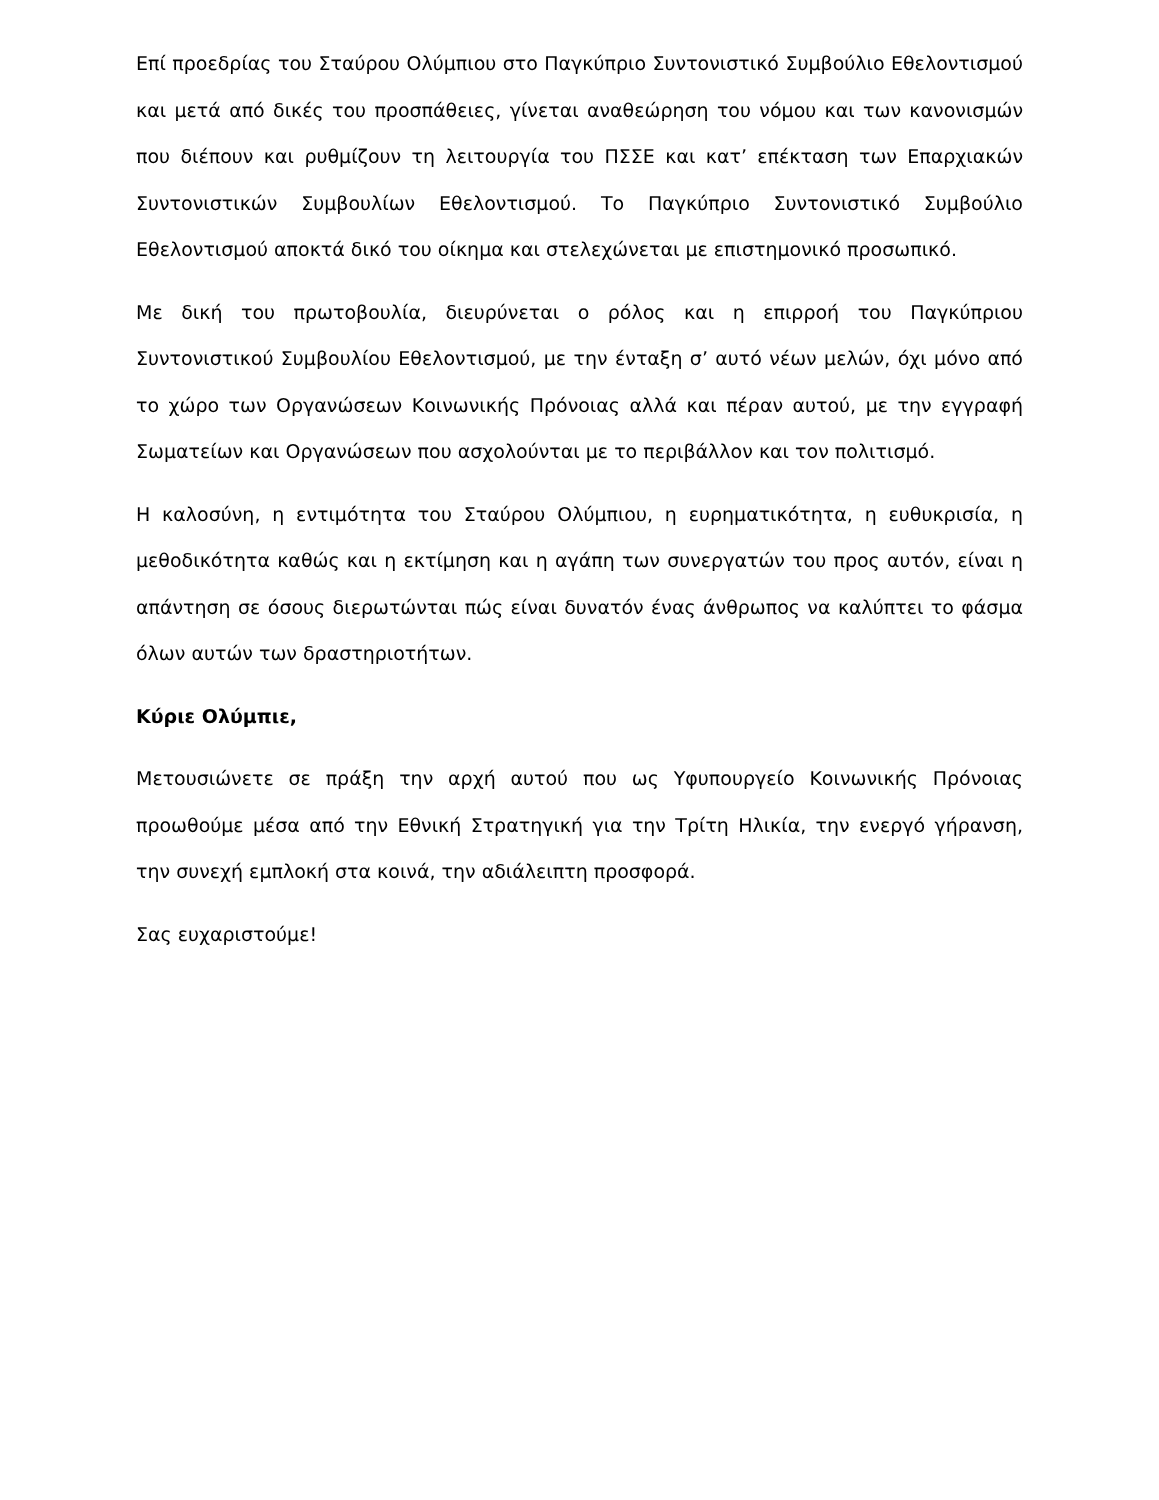Επί προεδρίας του Σταύρου Ολύμπιου στο Παγκύπριο Συντονιστικό Συμβούλιο Εθελοντισμού και μετά από δικές του προσπάθειες, γίνεται αναθεώρηση του νόμου και των κανονισμών που διέπουν και ρυθμίζουν τη λειτουργία του ΠΣΣΕ και κατ’ επέκταση των Επαρχιακών Συντονιστικών Συμβουλίων Εθελοντισμού. Το Παγκύπριο Συντονιστικό Συμβούλιο Εθελοντισμού αποκτά δικό του οίκημα και στελεχώνεται με επιστημονικό προσωπικό.
Με δική του πρωτοβουλία, διευρύνεται ο ρόλος και η επιρροή του Παγκύπριου Συντονιστικού Συμβουλίου Εθελοντισμού, με την ένταξη σ’ αυτό νέων μελών, όχι μόνο από το χώρο των Οργανώσεων Κοινωνικής Πρόνοιας αλλά και πέραν αυτού, με την εγγραφή Σωματείων και Οργανώσεων που ασχολούνται με το περιβάλλον και τον πολιτισμό.
Η καλοσύνη, η εντιμότητα του Σταύρου Ολύμπιου, η ευρηματικότητα, η ευθυκρισία, η μεθοδικότητα καθώς και η εκτίμηση και η αγάπη των συνεργατών του προς αυτόν, είναι η απάντηση σε όσους διερωτώνται πώς είναι δυνατόν ένας άνθρωπος να καλύπτει το φάσμα όλων αυτών των δραστηριοτήτων.
Κύριε Ολύμπιε,
Μετουσιώνετε σε πράξη την αρχή αυτού που ως Υφυπουργείο Κοινωνικής Πρόνοιας προωθούμε μέσα από την Εθνική Στρατηγική για την Τρίτη Ηλικία, την ενεργό γήρανση, την συνεχή εμπλοκή στα κοινά, την αδιάλειπτη προσφορά.
Σας ευχαριστούμε!